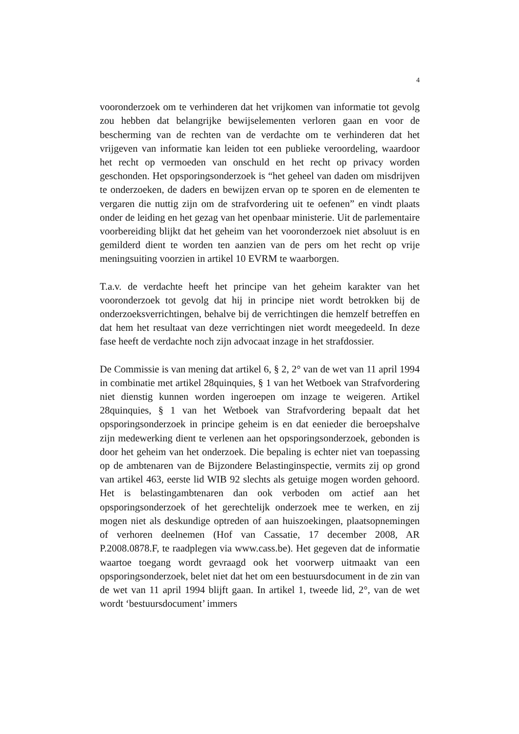4
vooronderzoek om te verhinderen dat het vrijkomen van informatie tot gevolg zou hebben dat belangrijke bewijselementen verloren gaan en voor de bescherming van de rechten van de verdachte om te verhinderen dat het vrijgeven van informatie kan leiden tot een publieke veroordeling, waardoor het recht op vermoeden van onschuld en het recht op privacy worden geschonden. Het opsporingsonderzoek is “het geheel van daden om misdrijven te onderzoeken, de daders en bewijzen ervan op te sporen en de elementen te vergaren die nuttig zijn om de strafvordering uit te oefenen” en vindt plaats onder de leiding en het gezag van het openbaar ministerie. Uit de parlementaire voorbereiding blijkt dat het geheim van het vooronderzoek niet absoluut is en gemilderd dient te worden ten aanzien van de pers om het recht op vrije meningsuiting voorzien in artikel 10 EVRM te waarborgen.
T.a.v. de verdachte heeft het principe van het geheim karakter van het vooronderzoek tot gevolg dat hij in principe niet wordt betrokken bij de onderzoeksverrichtingen, behalve bij de verrichtingen die hemzelf betreffen en dat hem het resultaat van deze verrichtingen niet wordt meegedeeld. In deze fase heeft de verdachte noch zijn advocaat inzage in het strafdossier.
De Commissie is van mening dat artikel 6, § 2, 2° van de wet van 11 april 1994 in combinatie met artikel 28quinquies, § 1 van het Wetboek van Strafvordering niet dienstig kunnen worden ingeroepen om inzage te weigeren. Artikel 28quinquies, § 1 van het Wetboek van Strafvordering bepaalt dat het opsporingsonderzoek in principe geheim is en dat eenieder die beroepshalve zijn medewerking dient te verlenen aan het opsporingsonderzoek, gebonden is door het geheim van het onderzoek. Die bepaling is echter niet van toepassing op de ambtenaren van de Bijzondere Belastinginspectie, vermits zij op grond van artikel 463, eerste lid WIB 92 slechts als getuige mogen worden gehoord. Het is belastingambtenaren dan ook verboden om actief aan het opsporingsonderzoek of het gerechtelijk onderzoek mee te werken, en zij mogen niet als deskundige optreden of aan huiszoekingen, plaatsopnemingen of verhoren deelnemen (Hof van Cassatie, 17 december 2008, AR P.2008.0878.F, te raadplegen via www.cass.be). Het gegeven dat de informatie waartoe toegang wordt gevraagd ook het voorwerp uitmaakt van een opsporingsonderzoek, belet niet dat het om een bestuursdocument in de zin van de wet van 11 april 1994 blijft gaan. In artikel 1, tweede lid, 2°, van de wet wordt ‘bestuursdocument’ immers